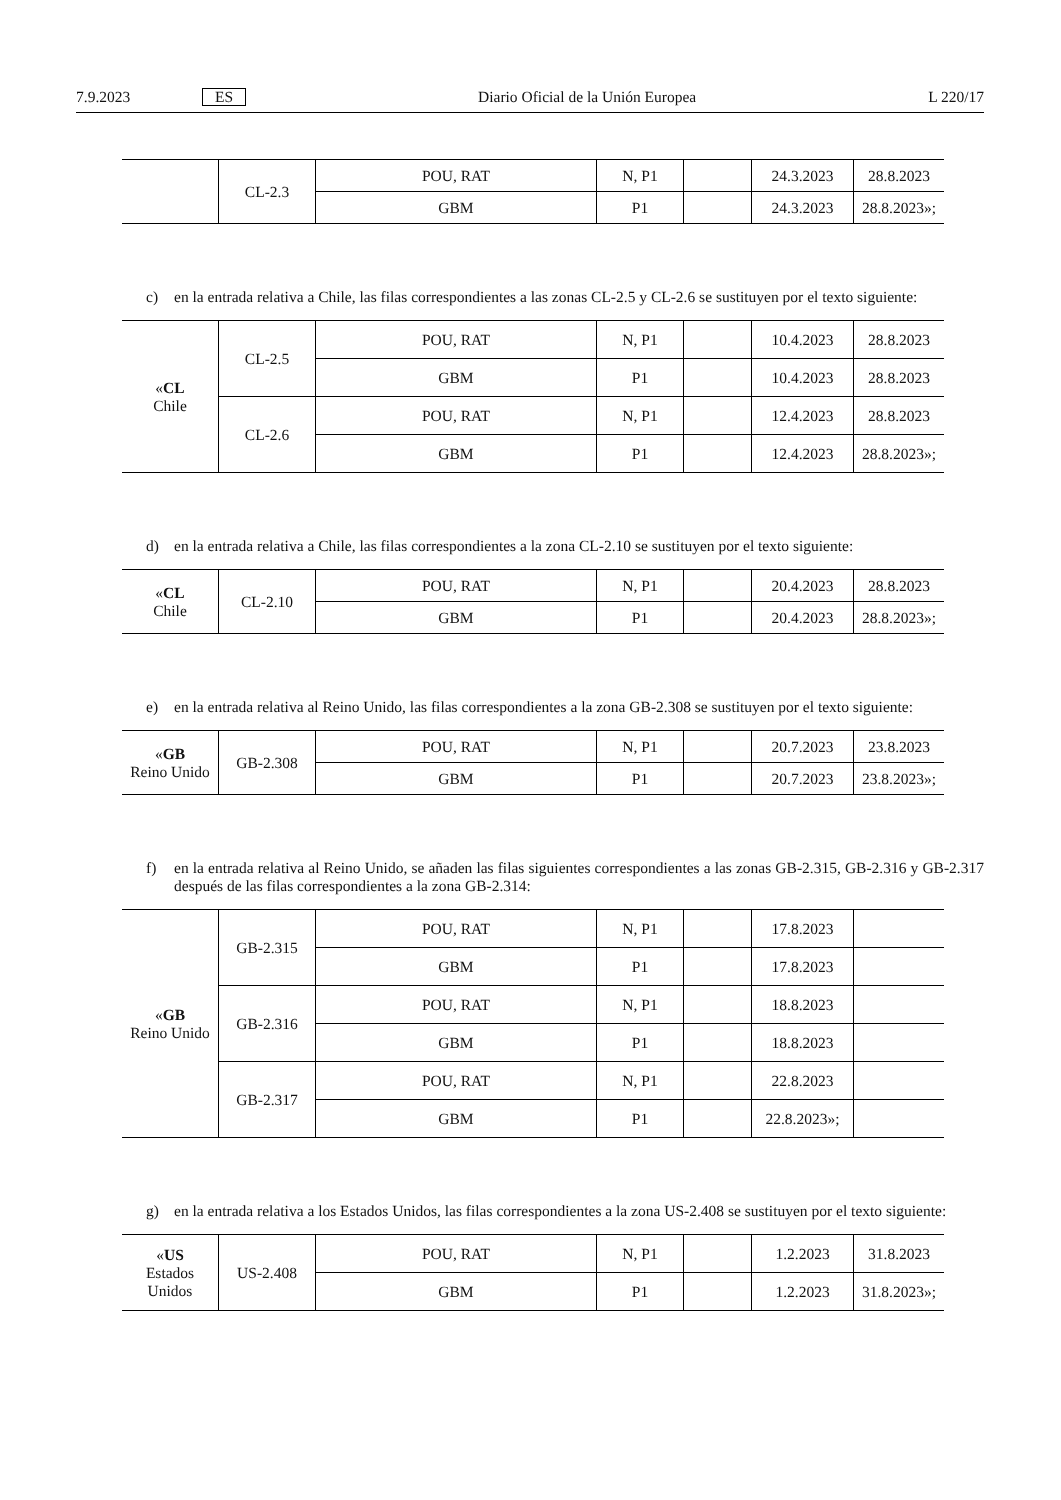7.9.2023 ES Diario Oficial de la Unión Europea L 220/17
| | CL-2.3 | POU, RAT | N, P1 | | 24.3.2023 | 28.8.2023 |
| | | GBM | P1 | | 24.3.2023 | 28.8.2023»; |
c) en la entrada relativa a Chile, las filas correspondientes a las zonas CL-2.5 y CL-2.6 se sustituyen por el texto siguiente:
| « CL Chile | CL-2.5 | POU, RAT | N, P1 | | 10.4.2023 | 28.8.2023 |
| | | GBM | P1 | | 10.4.2023 | 28.8.2023 |
| | CL-2.6 | POU, RAT | N, P1 | | 12.4.2023 | 28.8.2023 |
| | | GBM | P1 | | 12.4.2023 | 28.8.2023»; |
d) en la entrada relativa a Chile, las filas correspondientes a la zona CL-2.10 se sustituyen por el texto siguiente:
| « CL Chile | CL-2.10 | POU, RAT | N, P1 | | 20.4.2023 | 28.8.2023 |
| | | GBM | P1 | | 20.4.2023 | 28.8.2023»; |
e) en la entrada relativa al Reino Unido, las filas correspondientes a la zona GB-2.308 se sustituyen por el texto siguiente:
| « GB Reino Unido | GB-2.308 | POU, RAT | N, P1 | | 20.7.2023 | 23.8.2023 |
| | | GBM | P1 | | 20.7.2023 | 23.8.2023»; |
f) en la entrada relativa al Reino Unido, se añaden las filas siguientes correspondientes a las zonas GB-2.315, GB-2.316 y GB-2.317 después de las filas correspondientes a la zona GB-2.314:
| « GB Reino Unido | GB-2.315 | POU, RAT | N, P1 | | 17.8.2023 | |
| | | GBM | P1 | | 17.8.2023 | |
| | GB-2.316 | POU, RAT | N, P1 | | 18.8.2023 | |
| | | GBM | P1 | | 18.8.2023 | |
| | GB-2.317 | POU, RAT | N, P1 | | 22.8.2023 | |
| | | GBM | P1 | | 22.8.2023»; | |
g) en la entrada relativa a los Estados Unidos, las filas correspondientes a la zona US-2.408 se sustituyen por el texto siguiente:
| « US Estados Unidos | US-2.408 | POU, RAT | N, P1 | | 1.2.2023 | 31.8.2023 |
| | | GBM | P1 | | 1.2.2023 | 31.8.2023»; |